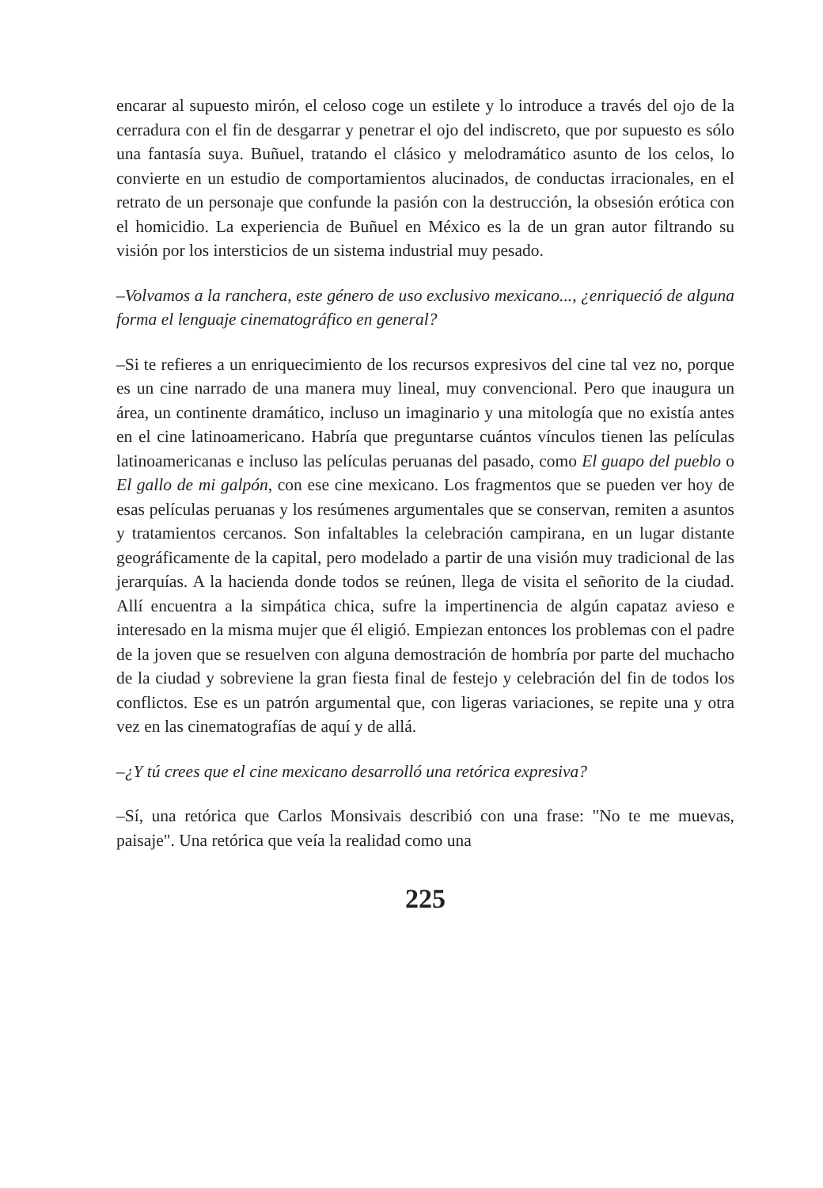encarar al supuesto mirón, el celoso coge un estilete y lo introduce a través del ojo de la cerradura con el fin de desgarrar y penetrar el ojo del indiscreto, que por supuesto es sólo una fantasía suya. Buñuel, tratando el clásico y melodramático asunto de los celos, lo convierte en un estudio de comportamientos alucinados, de conductas irracionales, en el retrato de un personaje que confunde la pasión con la destrucción, la obsesión erótica con el homicidio. La experiencia de Buñuel en México es la de un gran autor filtrando su visión por los intersticios de un sistema industrial muy pesado.
–Volvamos a la ranchera, este género de uso exclusivo mexicano..., ¿enriqueció de alguna forma el lenguaje cinematográfico en general?
–Si te refieres a un enriquecimiento de los recursos expresivos del cine tal vez no, porque es un cine narrado de una manera muy lineal, muy convencional. Pero que inaugura un área, un continente dramático, incluso un imaginario y una mitología que no existía antes en el cine latinoamericano. Habría que preguntarse cuántos vínculos tienen las películas latinoamericanas e incluso las películas peruanas del pasado, como El guapo del pueblo o El gallo de mi galpón, con ese cine mexicano. Los fragmentos que se pueden ver hoy de esas películas peruanas y los resúmenes argumentales que se conservan, remiten a asuntos y tratamientos cercanos. Son infaltables la celebración campirana, en un lugar distante geográficamente de la capital, pero modelado a partir de una visión muy tradicional de las jerarquías. A la hacienda donde todos se reúnen, llega de visita el señorito de la ciudad. Allí encuentra a la simpática chica, sufre la impertinencia de algún capataz avieso e interesado en la misma mujer que él eligió. Empiezan entonces los problemas con el padre de la joven que se resuelven con alguna demostración de hombría por parte del muchacho de la ciudad y sobreviene la gran fiesta final de festejo y celebración del fin de todos los conflictos. Ese es un patrón argumental que, con ligeras variaciones, se repite una y otra vez en las cinematografías de aquí y de allá.
–¿Y tú crees que el cine mexicano desarrolló una retórica expresiva?
–Sí, una retórica que Carlos Monsivais describió con una frase: "No te me muevas, paisaje". Una retórica que veía la realidad como una
225